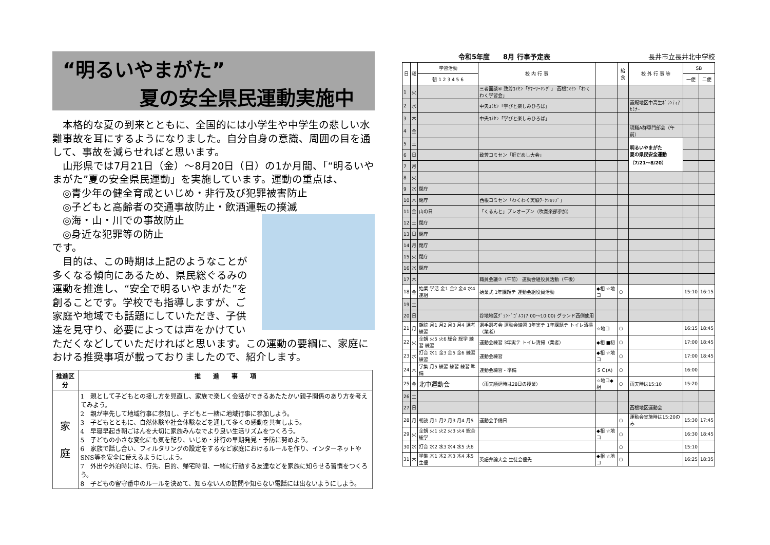“明るいやまがた”
夏の安全県民運動実施中
　本格的な夏の到来とともに、全国的には小学生や中学生の悲しい水難事故を耳にするようになりました。自分自身の意識、周囲の目を通して、事故を減らせればと思います。
　山形県では7月21日（金）～8月20日（日）の1か月間、「“明るいやまがた”夏の安全県民運動」を実施しています。運動の重点は、
　◎青少年の健全育成といじめ・非行及び犯罪被害防止
　◎子どもと高齢者の交通事故防止・飲酒運転の撲滅
　◎海・山・川での事故防止
　◎身近な犯罪等の防止
です。
　目的は、この時期は上記のようなことが多くなる傾向にあるため、県民総ぐるみの運動を推進し、“安全で明るいやまがた”を創ることです。学校でも指導しますが、ご家庭や地域でも話題にしていただき、子供達を見守り、必要によっては声をかけていただくなどしていただければと思います。この運動の要綱に、家庭における推奨事項が載っておりましたので、紹介します。
| 推進区分 | 推 進 事 項 |
| --- | --- |
| 家 庭 | 1 親として子どもとの接し方を見直し、家族で楽しく会話ができるあたたかい親子関係のあり方を考えてみよう。 2 親が率先して地域行事に参加し、子どもと一緒に地域行事に参加しよう。 3 子どもとともに、自然体験や社会体験などを通して多くの感動を共有しよう。 4 早寝早起き朝ごはんを大切に家族みんなでより良い生活リズムをつくろう。 5 子どもの小さな変化にも気を配り、いじめ・非行の早期発見・予防に努めよう。 6 家族で話し合い、フィルタリングの設定をするなど家庭におけるルールを作り、インターネットやSNS等を安全に使えるようにしよう。 7 外出や外泊時には、行先、目的、帰宅時間、一緒に行動する友達などを家族に知らせる習慣をつくろう。 8 子どもの留守番中のルールを決めて、知らない人の訪問や知らない電話には出ないようにしよう。 |
令和5年度　　8月 行事予定表 長井市立長井北中学校
| 日 | 曜 | 学習活動 | 校 内 行 事 | | 給食 | 校 外 行 事 等 | SB | |
| --- | --- | --- | --- | --- | --- | --- | --- | --- |
| | | 朝 1 2 3 4 5 6 | | | | | 一便 | 二便 |
| 1 | 火 | | 三者面談⑥ 致芳ｺﾐｾﾝ「ｻﾏｰﾜｰｷﾝｸﾞ」 西根ｺﾐｾﾝ「わくわく学習会」 | | | | | |
| 2 | 水 | | 中央ｺﾐｾﾝ「学びと楽しみひろば」 | | | 置賜地区中高生ﾎﾞﾗﾝﾃｨｱｾﾐﾅｰ | | |
| 3 | 木 | | 中央ｺﾐｾﾝ「学びと楽しみひろば」 | | | | | |
| 4 | 金 | | | | | 現職A群専門部会（午前） | | |
| 5 | 土 | | | | | 明るいやまがた 夏の県民安全運動 （7/21～8/20） | | |
| 6 | 日 | | 致芳コミセン「肝だめし大会」 | | | | | |
| 7 | 月 | | | | | | | |
| 8 | 火 | | | | | | | |
| 9 | 水 | 閉庁 | | | | | | |
| 10 | 木 | 閉庁 | 西根コミセン「わくわく実験ﾜｰｸｼｮｯﾌﾟ」 | | | | | |
| 11 | 金 | 山の日 | 「くるんと」プレオープン（吹奏楽部参加） | | | | | |
| 12 | 土 | 閉庁 | | | | | | |
| 13 | 日 | 閉庁 | | | | | | |
| 14 | 月 | 閉庁 | | | | | | |
| 15 | 火 | 閉庁 | | | | | | |
| 16 | 水 | 閉庁 | | | | | | |
| 17 | 木 | | 職員会議⑦（午前） 運動会組役員活動（午後） | | | | | |
| 18 | 金 | 始業 学活 金1 金2 金4 水4 運組 | 始業式 1年課題テ 運動会組役員活動 | ◆相 ☆地コ | ○ | | 15:10 | 16:15 |
| 19 | 土 | | | | | | | |
| 20 | 日 | | 谷地地区ｸﾞﾗﾝﾄﾞｺﾞﾙﾌ(7:00～10:00) グランド西側使用 | | | | | |
| 21 | 月 | 朝読 月1 月2 月3 月4 選考 練習 | 選手選考会 運動会練習 3年実テ 1年課題テ トイレ清掃（業者） | ☆地コ | ○ | | 16:15 | 18:45 |
| 22 | 火 | 全朝 火5 火6 総合 総学 練習 練習 | 運動会練習 3年実テ トイレ清掃（業者） | ◆相 ■初 | ○ | | 17:00 | 18:45 |
| 23 | 水 | 打合 水1 金3 金5 金6 練習 練習 | 運動会練習 | ◆相 ☆地コ | ○ | | 17:00 | 18:45 |
| 24 | 木 | 学集 月5 練習 練習 練習 準備 | 運動会練習・準備 | ＳＣ(A) | ○ | | 16:00 | |
| 25 | 金 | 北中運動会 | （雨天順延時は28日の授業） | ☆地コ◆相 | ○ | 雨天時は15:10 | 15:20 | |
| 26 | 土 | | | | | | | |
| 27 | 日 | | | | | 西根地区運動会 | | |
| 28 | 月 | 朝読 月1 月2 月3 月4 月5 | 運動会予備日 | | ○ | 運動会実施時は15:20のみ | 15:30 | 17:45 |
| 29 | 火 | 全朝 火1 火2 火3 火4 総合 総学 | | ◆相 ☆地コ | ○ | | 16:30 | 18:45 |
| 30 | 水 | 打合 水2 水3 水4 水5 火6 | | | ○ | | 15:10 | |
| 31 | 木 | 学集 木1 木2 木3 木4 木5 生優 | 英語弁論大会 生徒会優先 | ◆相 ☆地コ | ○ | | 16:25 | 18:35 |